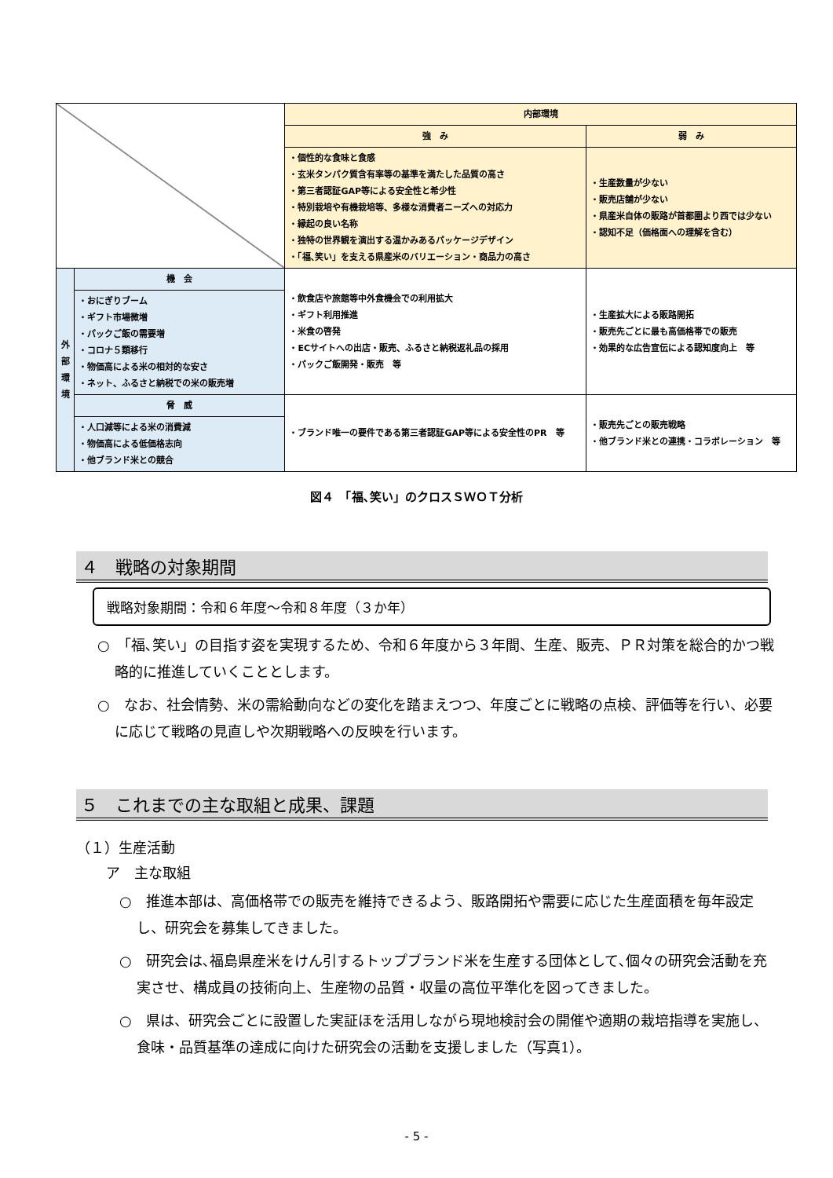| | | 内部環境 | |
| | | 強 み | 弱 み |
| | | ・個性的な食味と食感 ・玄米タンパク質含有率等の基準を満たした品質の高さ ・第三者認証GAP等による安全性と希少性 ・特別栽培や有機栽培等、多様な消費者ニーズへの対応力 ・縁起の良い名称 ・独特の世界観を演出する温かみあるパッケージデザイン ・「福､笑い」を支える県産米のバリエーション・商品力の高さ | ・生産数量が少ない ・販売店舗が少ない ・県産米自体の販路が首都圏より西では少ない ・認知不足（価格面への理解を含む） |
| 外 部 環 境 | 機 会 | ・飲食店や旅館等中外食機会での利用拡大 ・ギフト利用推進 ・米食の啓発 ・ECサイトへの出店・販売、ふるさと納税返礼品の採用 ・パックご飯開発・販売 等 | ・生産拡大による販路開拓 ・販売先ごとに最も高価格帯での販売 ・効果的な広告宣伝による認知度向上 等 |
| | ・おにぎりブーム ・ギフト市場微増 ・パックご飯の需要増 ・コロナ５類移行 ・物価高による米の相対的な安さ ・ネット、ふるさと納税での米の販売増 | | |
| | 脅 威 | ・ブランド唯一の要件である第三者認証GAP等による安全性のPR 等 | ・販売先ごとの販売戦略 ・他ブランド米との連携・コラボレーション 等 |
| | ・人口減等による米の消費減 ・物価高による低価格志向 ・他ブランド米との競合 | | |
図４　「福､笑い」のクロスＳＷＯＴ分析
４　戦略の対象期間
戦略対象期間：令和６年度～令和８年度（３か年）
○　「福､笑い」の目指す姿を実現するため、令和６年度から３年間、生産、販売、ＰＲ対策を総合的かつ戦略的に推進していくこととします。
○　なお、社会情勢、米の需給動向などの変化を踏まえつつ、年度ごとに戦略の点検、評価等を行い、必要に応じて戦略の見直しや次期戦略への反映を行います。
５　これまでの主な取組と成果、課題
（１）生産活動
ア　主な取組
○　推進本部は、高価格帯での販売を維持できるよう、販路開拓や需要に応じた生産面積を毎年設定し、研究会を募集してきました。
○　研究会は､福島県産米をけん引するトップブランド米を生産する団体として､個々の研究会活動を充実させ、構成員の技術向上、生産物の品質・収量の高位平準化を図ってきました。
○　県は、研究会ごとに設置した実証ほを活用しながら現地検討会の開催や適期の栽培指導を実施し、食味・品質基準の達成に向けた研究会の活動を支援しました（写真1）。
- 5 -